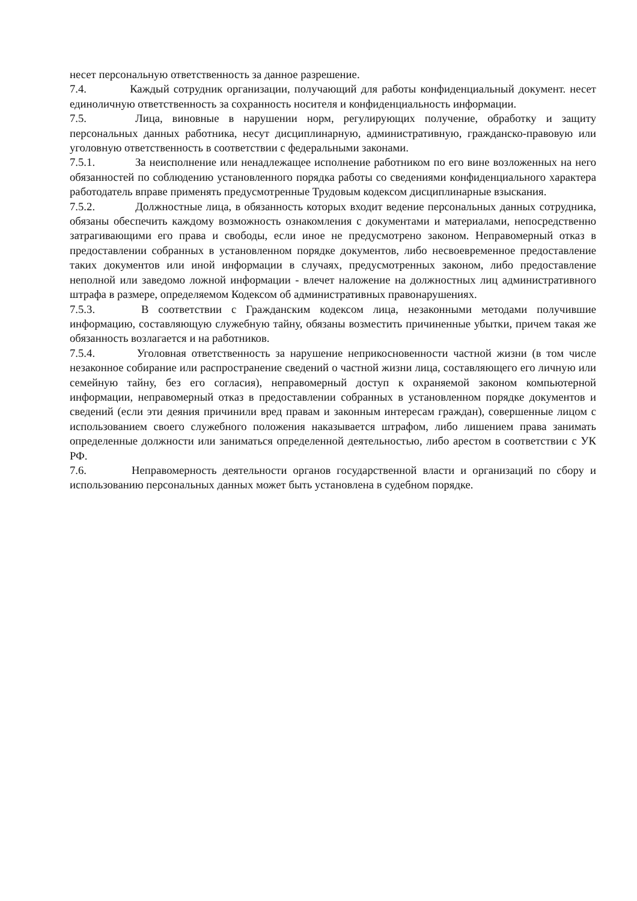несет персональную ответственность за данное разрешение.
7.4. Каждый сотрудник организации, получающий для работы конфиденциальный документ. несет единоличную ответственность за сохранность носителя и конфиденциальность информации.
7.5. Лица, виновные в нарушении норм, регулирующих получение, обработку и защиту персональных данных работника, несут дисциплинарную, административную, гражданско-правовую или уголовную ответственность в соответствии с федеральными законами.
7.5.1. За неисполнение или ненадлежащее исполнение работником по его вине возложенных на него обязанностей по соблюдению установленного порядка работы со сведениями конфиденциального характера работодатель вправе применять предусмотренные Трудовым кодексом дисциплинарные взыскания.
7.5.2. Должностные лица, в обязанность которых входит ведение персональных данных сотрудника, обязаны обеспечить каждому возможность ознакомления с документами и материалами, непосредственно затрагивающими его права и свободы, если иное не предусмотрено законом. Неправомерный отказ в предоставлении собранных в установленном порядке документов, либо несвоевременное предоставление таких документов или иной информации в случаях, предусмотренных законом, либо предоставление неполной или заведомо ложной информации - влечет наложение на должностных лиц административного штрафа в размере, определяемом Кодексом об административных правонарушениях.
7.5.3. В соответствии с Гражданским кодексом лица, незаконными методами получившие информацию, составляющую служебную тайну, обязаны возместить причиненные убытки, причем такая же обязанность возлагается и на работников.
7.5.4. Уголовная ответственность за нарушение неприкосновенности частной жизни (в том числе незаконное собирание или распространение сведений о частной жизни лица, составляющего его личную или семейную тайну, без его согласия), неправомерный доступ к охраняемой законом компьютерной информации, неправомерный отказ в предоставлении собранных в установленном порядке документов и сведений (если эти деяния причинили вред правам и законным интересам граждан), совершенные лицом с использованием своего служебного положения наказывается штрафом, либо лишением права занимать определенные должности или заниматься определенной деятельностью, либо арестом в соответствии с УК РФ.
7.6. Неправомерность деятельности органов государственной власти и организаций по сбору и использованию персональных данных может быть установлена в судебном порядке.